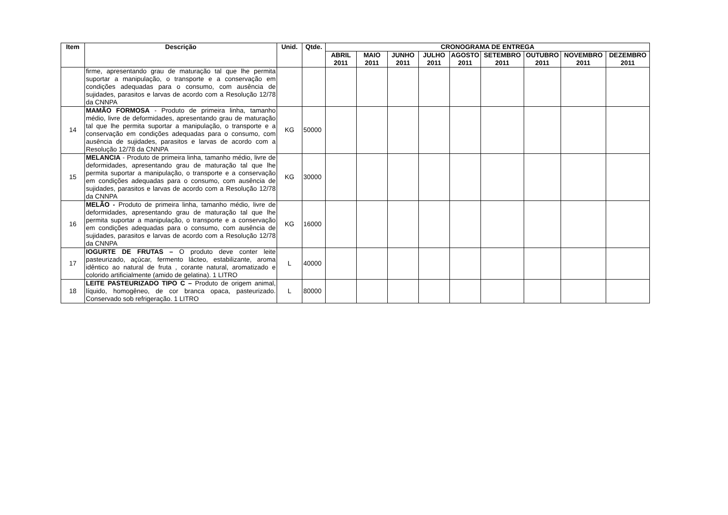| Item | Descrição | Unid. | Qtde. | CRONOGRAMA DE ENTREGA | | | | | | | | |
| --- | --- | --- | --- | --- | --- | --- | --- | --- | --- | --- | --- | --- |
| | | | | ABRIL 2011 | MAIO 2011 | JUNHO 2011 | JULHO 2011 | AGOSTO 2011 | SETEMBRO 2011 | OUTUBRO 2011 | NOVEMBRO 2011 | DEZEMBRO 2011 |
| | firme, apresentando grau de maturação tal que lhe permita suportar a manipulação, o transporte e a conservação em condições adequadas para o consumo, com ausência de sujidades, parasitos e larvas de acordo com a Resolução 12/78 da CNNPA | | | | | | | | | | | |
| 14 | MAMÃO FORMOSA - Produto de primeira linha, tamanho médio, livre de deformidades, apresentando grau de maturação tal que lhe permita suportar a manipulação, o transporte e a conservação em condições adequadas para o consumo, com ausência de sujidades, parasitos e larvas de acordo com a Resolução 12/78 da CNNPA | KG | 50000 | | | | | | | | | |
| 15 | MELANCIA - Produto de primeira linha, tamanho médio, livre de deformidades, apresentando grau de maturação tal que lhe permita suportar a manipulação, o transporte e a conservação em condições adequadas para o consumo, com ausência de sujidades, parasitos e larvas de acordo com a Resolução 12/78 da CNNPA | KG | 30000 | | | | | | | | | |
| 16 | MELÃO - Produto de primeira linha, tamanho médio, livre de deformidades, apresentando grau de maturação tal que lhe permita suportar a manipulação, o transporte e a conservação em condições adequadas para o consumo, com ausência de sujidades, parasitos e larvas de acordo com a Resolução 12/78 da CNNPA | KG | 16000 | | | | | | | | | |
| 17 | IOGURTE DE FRUTAS – O produto deve conter leite pasteurizado, açúcar, fermento lácteo, estabilizante, aroma idêntico ao natural de fruta , corante natural, aromatizado e colorido artificialmente (amido de gelatina). 1 LITRO | L | 40000 | | | | | | | | | |
| 18 | LEITE PASTEURIZADO TIPO C – Produto de origem animal, líquido, homogêneo, de cor branca opaca, pasteurizado. Conservado sob refrigeração. 1 LITRO | L | 80000 | | | | | | | | | |